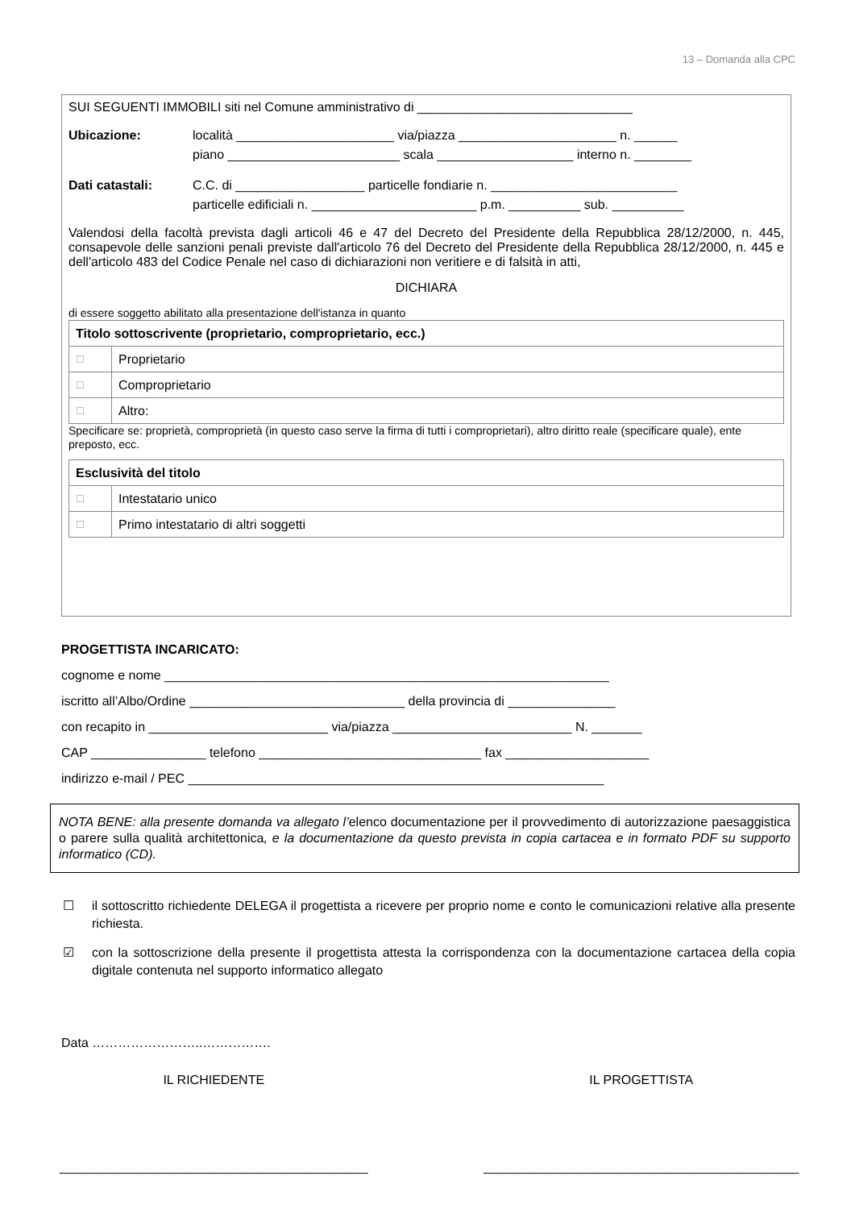13 – Domanda alla CPC
SUI SEGUENTI IMMOBILI siti nel Comune amministrativo di ______________________________
Ubicazione: località ______________________ via/piazza ______________________ n. ______
piano ________________________ scala ___________________ interno n. ________
Dati catastali: C.C. di __________________ particelle fondiarie n. __________________________
particelle edificiali n. _______________________ p.m. __________ sub. __________
Valendosi della facoltà prevista dagli articoli 46 e 47 del Decreto del Presidente della Repubblica 28/12/2000, n. 445, consapevole delle sanzioni penali previste dall'articolo 76 del Decreto del Presidente della Repubblica 28/12/2000, n. 445 e dell'articolo 483 del Codice Penale nel caso di dichiarazioni non veritiere e di falsità in atti,
DICHIARA
di essere soggetto abilitato alla presentazione dell'istanza in quanto
| Titolo sottoscrivente (proprietario, comproprietario, ecc.) | |
| ☐ | Proprietario |
| ☐ | Comproprietario |
| ☐ | Altro: |
Specificare se: proprietà, comproprietà (in questo caso serve la firma di tutti i comproprietari), altro diritto reale (specificare quale), ente preposto, ecc.
| Esclusività del titolo | |
| ☐ | Intestatario unico |
| ☐ | Primo intestatario di altri soggetti |
PROGETTISTA INCARICATO:
cognome e nome ______________________________________________________________
iscritto all’Albo/Ordine ______________________________ della provincia di _______________
con recapito in _________________________ via/piazza _________________________ N. _______
CAP ________________ telefono _______________________________ fax ____________________
indirizzo e-mail / PEC __________________________________________________________
NOTA BENE: alla presente domanda va allegato l’elenco documentazione per il provvedimento di autorizzazione paesaggistica o parere sulla qualità architettonica, e la documentazione da questo prevista in copia cartacea e in formato PDF su supporto informatico (CD).
☐ il sottoscritto richiedente DELEGA il progettista a ricevere per proprio nome e conto le comunicazioni relative alla presente richiesta.
☑ con la sottoscrizione della presente il progettista attesta la corrispondenza con la documentazione cartacea della copia digitale contenuta nel supporto informatico allegato
Data ……………………..…………….
IL RICHIEDENTE IL PROGETTISTA
___________________________________________
____________________________________________